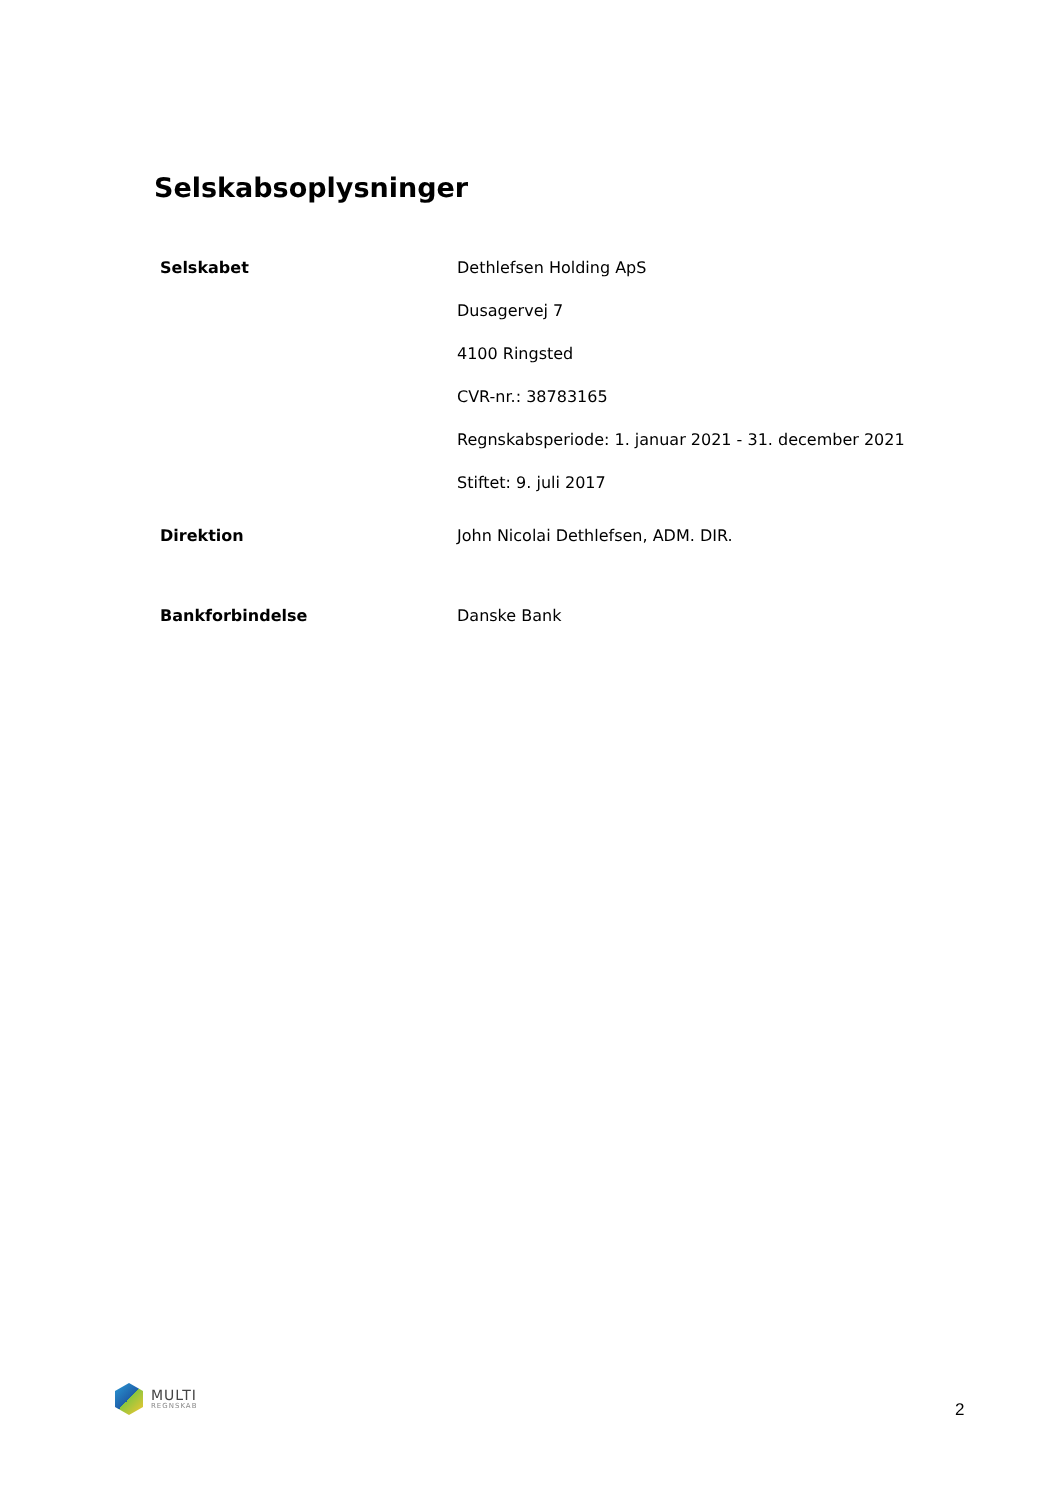Selskabsoplysninger
| Selskabet | Dethlefsen Holding ApS |
| | Dusagervej 7 |
| | 4100 Ringsted |
| | CVR-nr.: 38783165 |
| | Regnskabsperiode: 1. januar 2021 - 31. december 2021 |
| | Stiftet: 9. juli 2017 |
| Direktion | John Nicolai Dethlefsen, ADM. DIR. |
| Bankforbindelse | Danske Bank |
MULTI
REGNSKAB
2